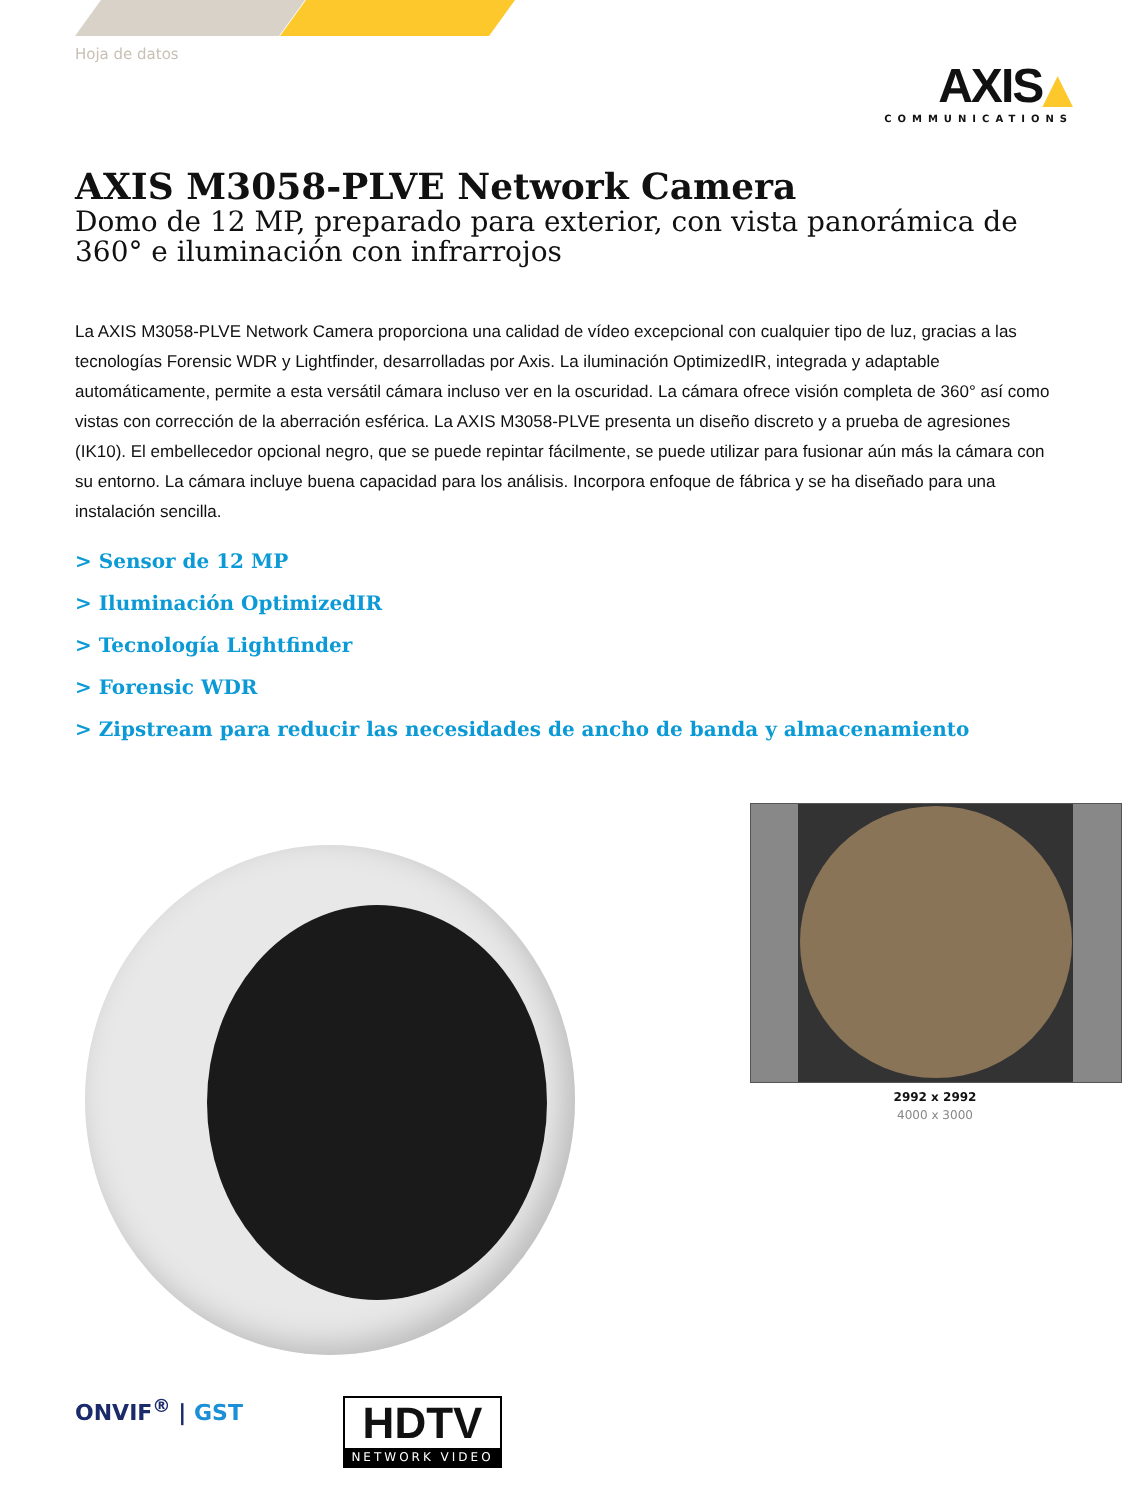Hoja de datos
AXIS▲
COMMUNICATIONS
AXIS M3058-PLVE Network Camera
Domo de 12 MP, preparado para exterior, con vista panorámica de 360° e iluminación con infrarrojos
La AXIS M3058-PLVE Network Camera proporciona una calidad de vídeo excepcional con cualquier tipo de luz, gracias a las tecnologías Forensic WDR y Lightfinder, desarrolladas por Axis. La iluminación OptimizedIR, integrada y adaptable automáticamente, permite a esta versátil cámara incluso ver en la oscuridad. La cámara ofrece visión completa de 360° así como vistas con corrección de la aberración esférica. La AXIS M3058-PLVE presenta un diseño discreto y a prueba de agresiones (IK10). El embellecedor opcional negro, que se puede repintar fácilmente, se puede utilizar para fusionar aún más la cámara con su entorno. La cámara incluye buena capacidad para los análisis. Incorpora enfoque de fábrica y se ha diseñado para una instalación sencilla.
> Sensor de 12 MP
> Iluminación OptimizedIR
> Tecnología Lightfinder
> Forensic WDR
> Zipstream para reducir las necesidades de ancho de banda y almacenamiento
2992 x 2992
4000 x 3000
ONVIF<sup>®</sup> | GST
HDTV
NETWORK VIDEO